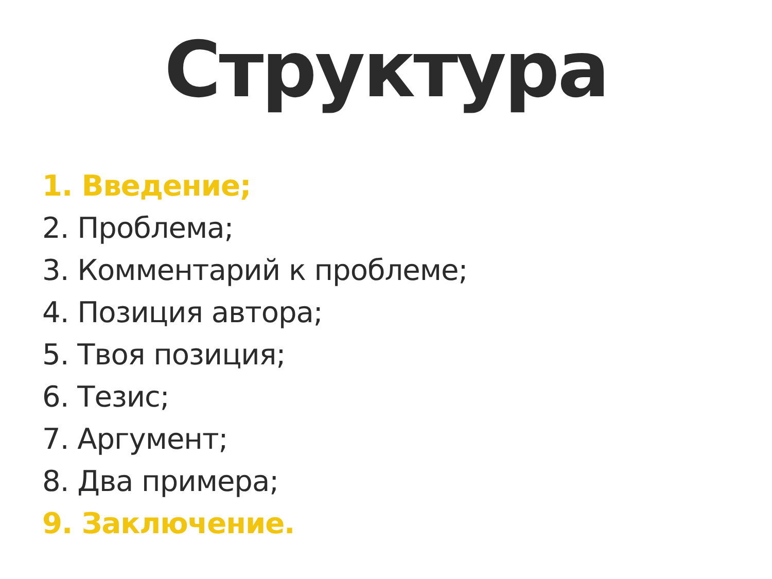Структура
1. Введение;
2. Проблема;
3. Комментарий к проблеме;
4. Позиция автора;
5. Твоя позиция;
6. Тезис;
7. Аргумент;
8. Два примера;
9. Заключение.